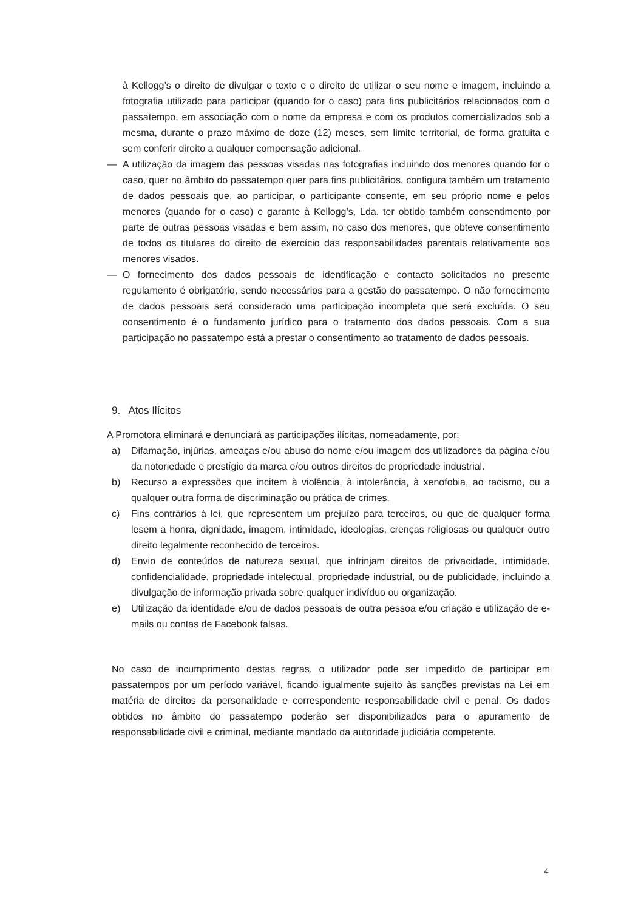à Kellogg’s o direito de divulgar o texto e o direito de utilizar o seu nome e imagem, incluindo a fotografia utilizado para participar (quando for o caso) para fins publicitários relacionados com o passatempo, em associação com o nome da empresa e com os produtos comercializados sob a mesma, durante o prazo máximo de doze (12) meses, sem limite territorial, de forma gratuita e sem conferir direito a qualquer compensação adicional.
— A utilização da imagem das pessoas visadas nas fotografias incluindo dos menores quando for o caso, quer no âmbito do passatempo quer para fins publicitários, configura também um tratamento de dados pessoais que, ao participar, o participante consente, em seu próprio nome e pelos menores (quando for o caso) e garante à Kellogg’s, Lda. ter obtido também consentimento por parte de outras pessoas visadas e bem assim, no caso dos menores, que obteve consentimento de todos os titulares do direito de exercício das responsabilidades parentais relativamente aos menores visados.
— O fornecimento dos dados pessoais de identificação e contacto solicitados no presente regulamento é obrigatório, sendo necessários para a gestão do passatempo. O não fornecimento de dados pessoais será considerado uma participação incompleta que será excluída. O seu consentimento é o fundamento jurídico para o tratamento dos dados pessoais. Com a sua participação no passatempo está a prestar o consentimento ao tratamento de dados pessoais.
9. Atos Ilícitos
A Promotora eliminará e denunciará as participações ilícitas, nomeadamente, por:
a) Difamação, injúrias, ameaças e/ou abuso do nome e/ou imagem dos utilizadores da página e/ou da notoriedade e prestígio da marca e/ou outros direitos de propriedade industrial.
b) Recurso a expressões que incitem à violência, à intolerância, à xenofobia, ao racismo, ou a qualquer outra forma de discriminação ou prática de crimes.
c) Fins contrários à lei, que representem um prejuízo para terceiros, ou que de qualquer forma lesem a honra, dignidade, imagem, intimidade, ideologias, crenças religiosas ou qualquer outro direito legalmente reconhecido de terceiros.
d) Envio de conteúdos de natureza sexual, que infrinjam direitos de privacidade, intimidade, confidencialidade, propriedade intelectual, propriedade industrial, ou de publicidade, incluindo a divulgação de informação privada sobre qualquer indivíduo ou organização.
e) Utilização da identidade e/ou de dados pessoais de outra pessoa e/ou criação e utilização de e-mails ou contas de Facebook falsas.
No caso de incumprimento destas regras, o utilizador pode ser impedido de participar em passatempos por um período variável, ficando igualmente sujeito às sanções previstas na Lei em matéria de direitos da personalidade e correspondente responsabilidade civil e penal. Os dados obtidos no âmbito do passatempo poderão ser disponibilizados para o apuramento de responsabilidade civil e criminal, mediante mandado da autoridade judiciária competente.
4